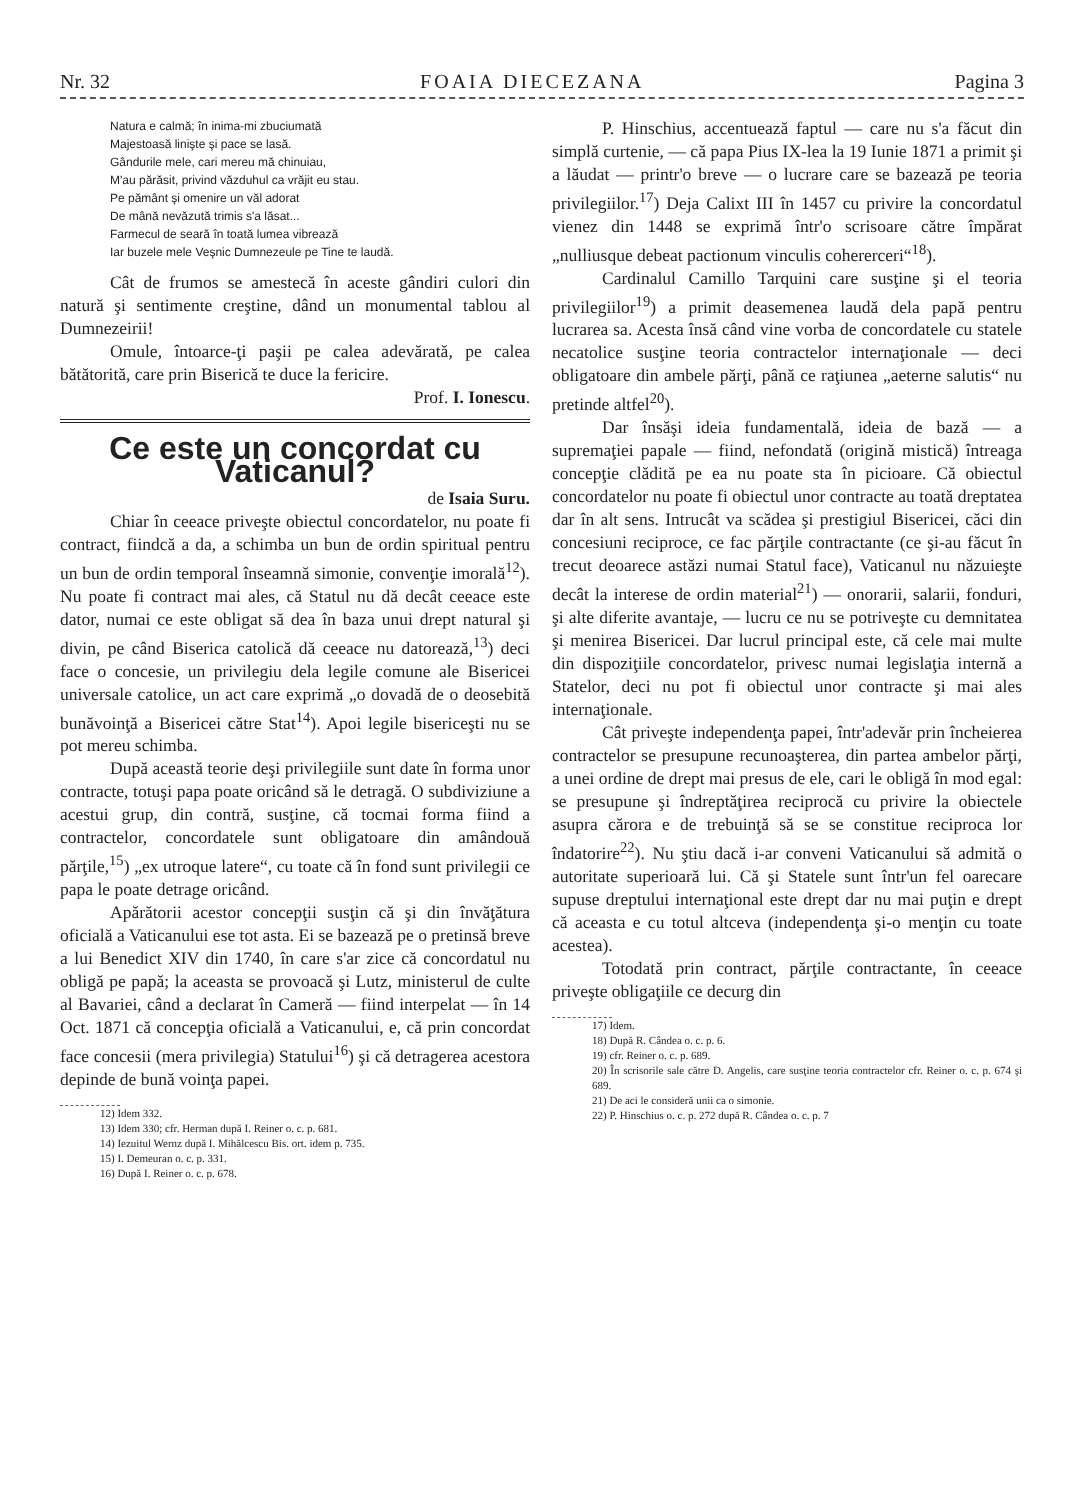Nr. 32 FOAIA DIECEZANA Pagina 3
Natura e calmă; în inima-mi zbuciumată
Majestoasă linişte şi pace se lasă.
Gândurile mele, cari mereu mă chinuiau,
M'au părăsit, privind văzduhul ca vrăjit eu stau.
Pe pământ şi omenire un văl adorat
De mână nevăzută trimis s'a lăsat...
Farmecul de seară în toată lumea vibrează
Iar buzele mele Veşnic Dumnezeule pe Tine te laudă.
Cât de frumos se amestecă în aceste gândiri culori din natură şi sentimente creştine, dând un monumental tablou al Dumnezeirii!
Omule, întoarce-ţi paşii pe calea adevărată, pe calea bătătorită, care prin Biserică te duce la fericire.
Prof. I. Ionescu.
Ce este un concordat cu Vaticanul?
de Isaia Suru.
Chiar în ceeace priveşte obiectul concordatelor, nu poate fi contract, fiindcă a da, a schimba un bun de ordin spiritual pentru un bun de ordin temporal înseamnă simonie, convenţie imorală<sup>12</sup>). Nu poate fi contract mai ales, că Statul nu dă decât ceeace este dator, numai ce este obligat să dea în baza unui drept natural şi divin, pe când Biserica catolică dă ceeace nu datorează,<sup>13</sup>) deci face o concesie, un privilegiu dela legile comune ale Bisericei universale catolice, un act care exprimă „o dovadă de o deosebită bunăvoinţă a Bisericei către Stat<sup>14</sup>). Apoi legile bisericeşti nu se pot mereu schimba.
După această teorie deşi privilegiile sunt date în forma unor contracte, totuşi papa poate oricând să le detragă. O subdiviziune a acestui grup, din contră, susţine, că tocmai forma fiind a contractelor, concordatele sunt obligatoare din amândouă părţile,<sup>15</sup>) „ex utroque latere“, cu toate că în fond sunt privilegii ce papa le poate detrage oricând.
Apărătorii acestor concepţii susţin că şi din învăţătura oficială a Vaticanului ese tot asta. Ei se bazează pe o pretinsă breve a lui Benedict XIV din 1740, în care s'ar zice că concordatul nu obligă pe papă; la aceasta se provoacă şi Lutz, ministerul de culte al Bavariei, când a declarat în Cameră — fiind interpelat — în 14 Oct. 1871 că concepţia oficială a Vaticanului, e, că prin concordat face concesii (mera privilegia) Statului<sup>16</sup>) şi că detragerea acestora depinde de bună voinţa papei.
12) Idem 332.
13) Idem 330; cfr. Herman după I. Reiner o. c. p. 681.
14) Iezuitul Wernz după I. Mihălcescu Bis. ort. idem p. 735.
15) I. Demeuran o. c. p. 331.
16) După I. Reiner o. c. p. 678.
P. Hinschius, accentuează faptul — care nu s'a făcut din simplă curtenie, — că papa Pius IX-lea la 19 Iunie 1871 a primit şi a lăudat — printr'o breve — o lucrare care se bazează pe teoria privilegiilor.<sup>17</sup>) Deja Calixt III în 1457 cu privire la concordatul vienez din 1448 se exprimă într'o scrisoare către împărat „nulliusque debeat pactionum vinculis cohererceri“<sup>18</sup>).
Cardinalul Camillo Tarquini care susţine şi el teoria privilegiilor<sup>19</sup>) a primit deasemenea laudă dela papă pentru lucrarea sa. Acesta însă când vine vorba de concordatele cu statele necatolice susţine teoria contractelor internaţionale — deci obligatoare din ambele părţi, până ce raţiunea „aeterne salutis“ nu pretinde altfel<sup>20</sup>).
Dar însăşi ideia fundamentală, ideia de bază — a supremaţiei papale — fiind, nefondată (origină mistică) întreaga concepţie clădită pe ea nu poate sta în picioare. Că obiectul concordatelor nu poate fi obiectul unor contracte au toată dreptatea dar în alt sens. Intrucât va scădea şi prestigiul Bisericei, căci din concesiuni reciproce, ce fac părţile contractante (ce şi-au făcut în trecut deoarece astăzi numai Statul face), Vaticanul nu năzuieşte decât la interese de ordin material<sup>21</sup>) — onorarii, salarii, fonduri, şi alte diferite avantaje, — lucru ce nu se potriveşte cu demnitatea şi menirea Bisericei. Dar lucrul principal este, că cele mai multe din dispoziţiile concordatelor, privesc numai legislaţia internă a Statelor, deci nu pot fi obiectul unor contracte şi mai ales internaţionale.
Cât priveşte independenţa papei, într'adevăr prin încheierea contractelor se presupune recunoaşterea, din partea ambelor părţi, a unei ordine de drept mai presus de ele, cari le obligă în mod egal: se presupune şi îndreptăţirea reciprocă cu privire la obiectele asupra cărora e de trebuinţă să se se constitue reciproca lor îndatorire<sup>22</sup>). Nu ştiu dacă i-ar conveni Vaticanului să admită o autoritate superioară lui. Că şi Statele sunt într'un fel oarecare supuse dreptului internaţional este drept dar nu mai puţin e drept că aceasta e cu totul altceva (independenţa şi-o menţin cu toate acestea).
Totodată prin contract, părţile contractante, în ceeace priveşte obligaţiile ce decurg din
17) Idem.
18) După R. Cândea o. c. p. 6.
19) cfr. Reiner o. c. p. 689.
20) În scrisorile sale către D. Angelis, care susţine teoria contractelor cfr. Reiner o. c. p. 674 şi 689.
21) De aci le consideră unii ca o simonie.
22) P. Hinschius o. c. p. 272 după R. Cândea o. c. p. 7